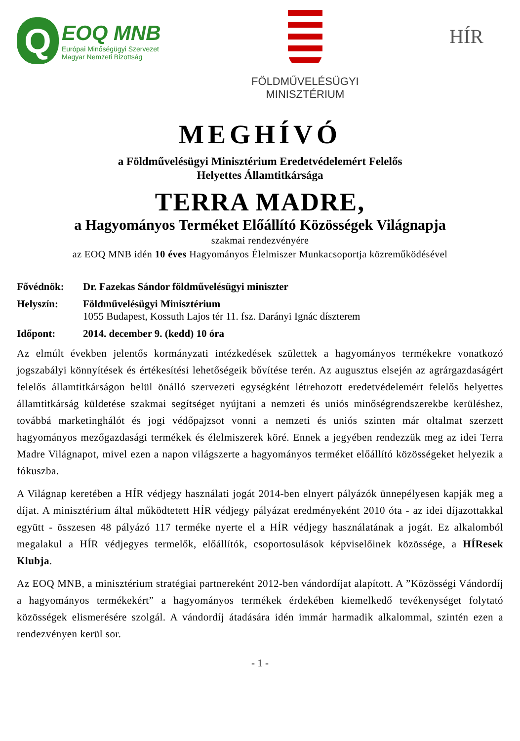Q
EOQ MNB
Európai Minőségügyi Szervezet
Magyar Nemzeti Bizottság
FÖLDMŰVELÉSÜGYI
MINISZTÉRIUM
HÍR
MEGHÍVÓ
a Földművelésügyi Minisztérium Eredetvédelemért Felelős
Helyettes Államtitkársága
TERRA MADRE,
a Hagyományos Terméket Előállító Közösségek Világnapja
szakmai rendezvényére
az EOQ MNB idén 10 éves Hagyományos Élelmiszer Munkacsoportja közreműködésével
Fővédnök: Dr. Fazekas Sándor földművelésügyi miniszter
Helyszín: Földművelésügyi Minisztérium
1055 Budapest, Kossuth Lajos tér 11. fsz. Darányi Ignác díszterem
Időpont: 2014. december 9. (kedd) 10 óra
Az elmúlt években jelentős kormányzati intézkedések születtek a hagyományos termékekre vonatkozó jogszabályi könnyítések és értékesítési lehetőségeik bővítése terén. Az augusztus elsején az agrárgazdaságért felelős államtitkárságon belül önálló szervezeti egységként létrehozott eredetvédelemért felelős helyettes államtitkárság küldetése szakmai segítséget nyújtani a nemzeti és uniós minőségrendszerekbe kerüléshez, továbbá marketinghálót és jogi védőpajzsot vonni a nemzeti és uniós szinten már oltalmat szerzett hagyományos mezőgazdasági termékek és élelmiszerek köré. Ennek a jegyében rendezzük meg az idei Terra Madre Világnapot, mivel ezen a napon világszerte a hagyományos terméket előállító közösségeket helyezik a fókuszba.
A Világnap keretében a HÍR védjegy használati jogát 2014-ben elnyert pályázók ünnepélyesen kapják meg a díjat. A minisztérium által működtetett HÍR védjegy pályázat eredményeként 2010 óta - az idei díjazottakkal együtt - összesen 48 pályázó 117 terméke nyerte el a HÍR védjegy használatának a jogát. Ez alkalomból megalakul a HÍR védjegyes termelők, előállítók, csoportosulások képviselőinek közössége, a HÍResek Klubja.
Az EOQ MNB, a minisztérium stratégiai partnereként 2012-ben vándordíjat alapított. A ”Közösségi Vándordíj a hagyományos termékekért” a hagyományos termékek érdekében kiemelkedő tevékenységet folytató közösségek elismerésére szolgál. A vándordíj átadására idén immár harmadik alkalommal, szintén ezen a rendezvényen kerül sor.
- 1 -